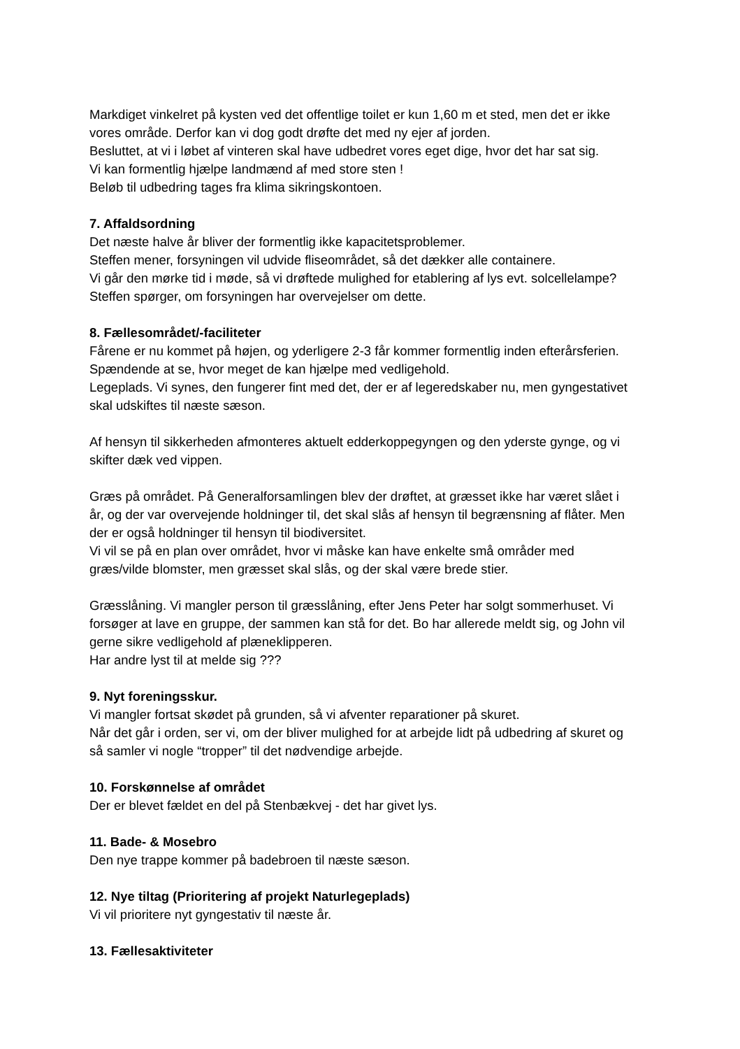Markdiget vinkelret på kysten ved det offentlige toilet er kun 1,60 m et sted, men det er ikke vores område. Derfor kan vi dog godt drøfte det med ny ejer af jorden.
Besluttet, at vi i løbet af vinteren skal have udbedret vores eget dige, hvor det har sat sig.
Vi kan formentlig hjælpe landmænd af med store sten !
Beløb til udbedring tages fra klima sikringskontoen.
7. Affaldsordning
Det næste halve år bliver der formentlig ikke kapacitetsproblemer.
Steffen mener, forsyningen vil udvide fliseområdet, så det dækker alle containere.
Vi går den mørke tid i møde, så vi drøftede mulighed for etablering af lys evt. solcellelampe? Steffen spørger, om forsyningen har overvejelser om dette.
8. Fællesområdet/-faciliteter
Fårene er nu kommet på højen, og yderligere 2-3 får kommer formentlig inden efterårsferien. Spændende at se, hvor meget de kan hjælpe med vedligehold.
Legeplads. Vi synes, den fungerer fint med det, der er af legeredskaber nu, men gyngestativet skal udskiftes til næste sæson.
Af hensyn til sikkerheden afmonteres aktuelt edderkoppegyngen og den yderste gynge, og vi skifter dæk ved vippen.
Græs på området. På Generalforsamlingen blev der drøftet, at græsset ikke har været slået i år, og der var overvejende holdninger til, det skal slås af hensyn til begrænsning af flåter. Men der er også holdninger til hensyn til biodiversitet.
Vi vil se på en plan over området, hvor vi måske kan have enkelte små områder med græs/vilde blomster, men græsset skal slås, og der skal være brede stier.
Græsslåning. Vi mangler person til græsslåning, efter Jens Peter har solgt sommerhuset. Vi forsøger at lave en gruppe, der sammen kan stå for det. Bo har allerede meldt sig, og John vil gerne sikre vedligehold af plæneklipperen.
Har andre lyst til at melde sig ???
9. Nyt foreningsskur.
Vi mangler fortsat skødet på grunden, så vi afventer reparationer på skuret.
Når det går i orden, ser vi, om der bliver mulighed for at arbejde lidt på udbedring af skuret og så samler vi nogle “tropper” til det nødvendige arbejde.
10. Forskønnelse af området
Der er blevet fældet en del på Stenbækvej - det har givet lys.
11. Bade- & Mosebro
Den nye trappe kommer på badebroen til næste sæson.
12. Nye tiltag (Prioritering af projekt Naturlegeplads)
Vi vil prioritere nyt gyngestativ til næste år.
13. Fællesaktiviteter